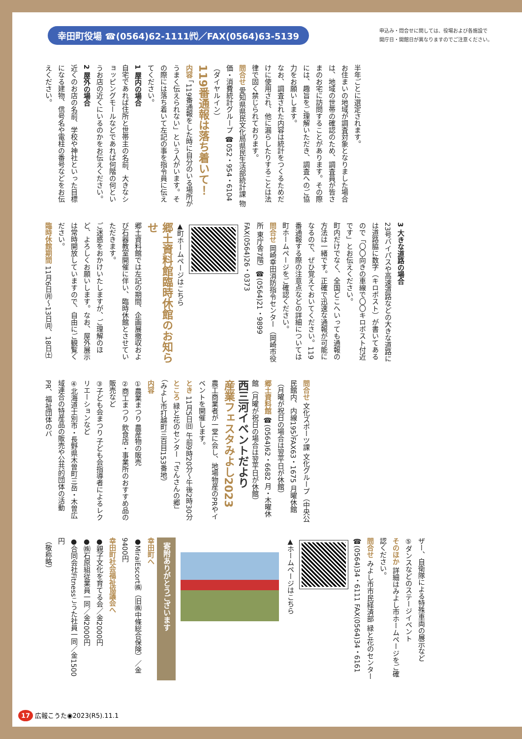幸田町役場 ☎(0564)62-1111㈹／FAX(0564)63-5139
申込み・問合せに関しては、役場および各施設で
開庁日・開館日が異なりますのでご注意ください。
半年ごとに選定されます。
お住まいの地域が調査対象となりました場合は、地域の世帯の確認のため、調査員が皆さまのお宅に訪問することがあります。その際には、趣旨をご理解いただき、調査へのご協力をお願いします。
なお、調査された内容は統計をつくるためだけに使用され、他に漏らしたりすることは法律で固く禁じられております。
問合せ 愛知県県民文化局県民生活部統計課 物価・消費統計グループ ☎052・954・6104（ダイヤルイン）
119番通報は落ち着いて！
内容 「119番通報をした時に自分のいる場所がうまく伝えられない」という人がいます。その際には落ち着いて左記の事を指令員に伝えてください。
1 屋内の場合
自宅であれば住所と世帯主の名前、大きなショッピングモールなどであれば何階の何というお店の近くにいるのかをお伝えください。
2 屋外の場合
近くのお店の名前、学校や神社といった目標になる建物、信号名や電柱の番号などをお伝えください。
3 大きな道路の場合
23号バイパスや高速道路などの大きな道路には道路脇に数字（キロポスト）が書いてあるので「〇〇向きの車線で〇〇キロポスト付近です」とお伝えください。
町内だけでなく、全国どこへいっても通報の方法は一緒です。正確で迅速な通報が可能になるので、ぜひ覚えておいてください。119番通報する際の注意点などの詳細については町ホームページをご確認ください。
問合せ 岡崎幸田消防指令センター（岡崎市役所 東庁舎7階）☎(0564)21・9899 FAX(0564)26・0373
▲町ホームページはこちら
郷土資料館臨時休館のお知らせ
郷土資料館では左記の期間、企画展撤収および石器教室開催に伴い、臨時休館とさせていただきます。
ご迷惑をおかけいたしますが、ご理解のほど、よろしくお願いします。なお、屋外展示は常時開放していますので、自由にご観覧ください。
臨時休館期間 11月6日㈪～13日㈪、18日㈯
問合せ 文化スポーツ課 文化グループ（中央公民館内、内線195）FAX63・1675 月曜休館（月曜が祝日の場合は翌平日が休館）
郷土資料館 ☎(0564)62・6682 月・木曜休館（月曜が祝日の場合は翌平日が休館）
西三河イベントだより
産業フェスタみよし2023
農工商業者が一堂に会し、地場物産のPRやイベントを開催します。
とき 11月5日㈰ 午前9時20分～午後2時30分
ところ 緑と花のセンター「さんさんの郷」（みよし市打越町三百目153番地）
内容
①農業まつり 農産物の販売
②商工まつり 飲食店・事業所のおすすめ品の販売など
③子ども会まつり 子ども会指導者によるレクリエーションなど
④北海道士別市・長野県木曽町三岳・木曽広域連合の特産品の販売や公共的団体の活動PR、福祉団体のバ
ザー、自衛隊による特殊車両の展示など
⑤ダンスなどのステージイベント
そのほか 詳細はみよし市ホームページをご確認ください。
問合せ みよし市市民経済部 緑と花のセンター ☎(0564)34・6111 FAX(0564)34・6161
▲ホームページはこちら
寄附ありがとうございます
幸田町へ
●MiraiEscort㈱（旧㈱中條総合保険）／金9400円
幸田町社会福祉協議会へ
●親子文化を育てる会／金2000円
●㈱石原組従業員一同／金2000円
●合同会社Fitnessこうた社員一同／金1500円
（敬称略）
17 広報こうた◉2023(R5).11.1